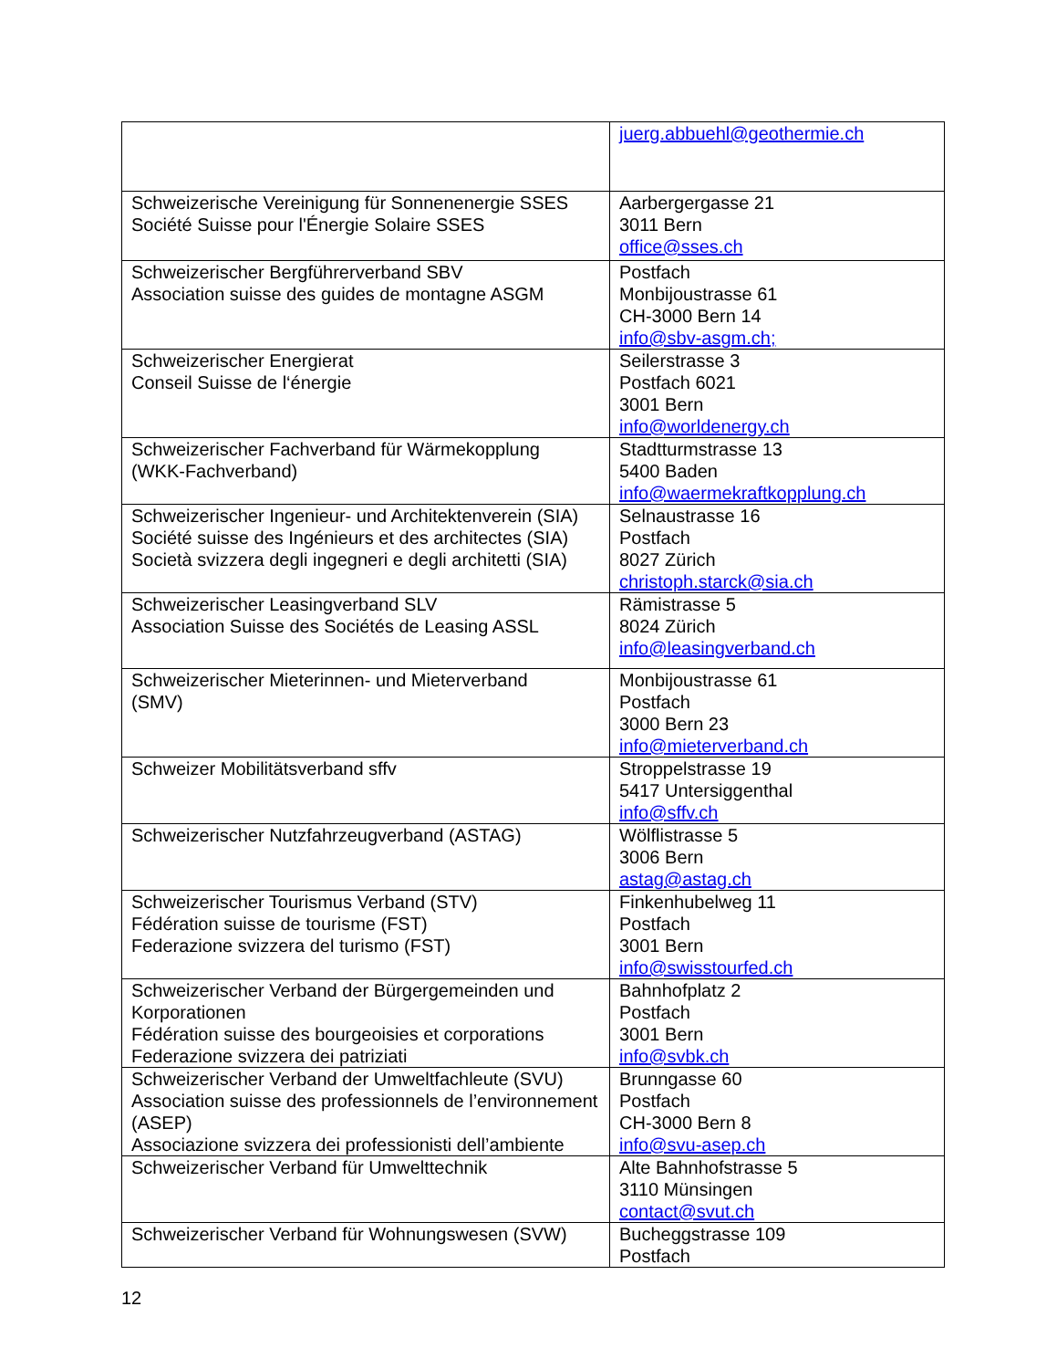| | juerg.abbuehl@geothermie.ch |
| Schweizerische Vereinigung für Sonnenenergie SSES Société Suisse pour l'Énergie Solaire SSES | Aarbergergasse 21 3011 Bern office@sses.ch |
| Schweizerischer Bergführerverband SBV Association suisse des guides de montagne ASGM | Postfach Monbijoustrasse 61 CH-3000 Bern 14 info@sbv-asgm.ch; |
| Schweizerischer Energierat Conseil Suisse de l‘énergie | Seilerstrasse 3 Postfach 6021 3001 Bern info@worldenergy.ch |
| Schweizerischer Fachverband für Wärmekopplung (WKK-Fachverband) | Stadtturmstrasse 13 5400 Baden info@waermekraftkopplung.ch |
| Schweizerischer Ingenieur- und Architektenverein (SIA) Société suisse des Ingénieurs et des architectes (SIA) Società svizzera degli ingegneri e degli architetti (SIA) | Selnaustrasse 16 Postfach 8027 Zürich christoph.starck@sia.ch |
| Schweizerischer Leasingverband SLV Association Suisse des Sociétés de Leasing ASSL | Rämistrasse 5 8024 Zürich info@leasingverband.ch |
| Schweizerischer Mieterinnen- und Mieterverband (SMV) | Monbijoustrasse 61 Postfach 3000 Bern 23 info@mieterverband.ch |
| Schweizer Mobilitätsverband sffv | Stroppelstrasse 19 5417 Untersiggenthal info@sffv.ch |
| Schweizerischer Nutzfahrzeugverband (ASTAG) | Wölflistrasse 5 3006 Bern astag@astag.ch |
| Schweizerischer Tourismus Verband (STV) Fédération suisse de tourisme (FST) Federazione svizzera del turismo (FST) | Finkenhubelweg 11 Postfach 3001 Bern info@swisstourfed.ch |
| Schweizerischer Verband der Bürgergemeinden und Korporationen Fédération suisse des bourgeoisies et corporations Federazione svizzera dei patriziati | Bahnhofplatz 2 Postfach 3001 Bern info@svbk.ch |
| Schweizerischer Verband der Umweltfachleute (SVU) Association suisse des professionnels de l’environnement (ASEP) Associazione svizzera dei professionisti dell’ambiente | Brunngasse 60 Postfach CH-3000 Bern 8 info@svu-asep.ch |
| Schweizerischer Verband für Umwelttechnik | Alte Bahnhofstrasse 5 3110 Münsingen contact@svut.ch |
| Schweizerischer Verband für Wohnungswesen (SVW) | Bucheggstrasse 109 Postfach |
12